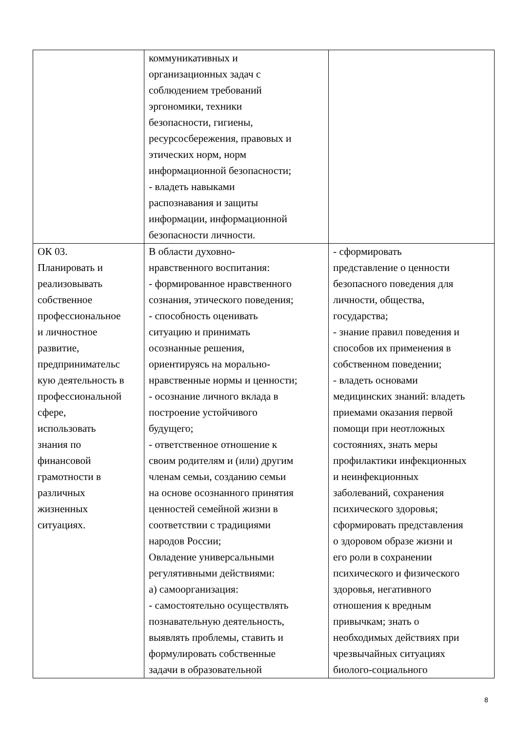| | коммуникативных и организационных задач с соблюдением требований эргономики, техники безопасности, гигиены, ресурсосбережения, правовых и этических норм, норм информационной безопасности; - владеть навыками распознавания и защиты информации, информационной безопасности личности. | |
| ОК 03. Планировать и реализовывать собственное профессиональное и личностное развитие, предпринимательс кую деятельность в профессиональной сфере, использовать знания по финансовой грамотности в различных жизненных ситуациях. | В области духовно- нравственного воспитания: - формированное нравственного сознания, этического поведения; - способность оценивать ситуацию и принимать осознанные решения, ориентируясь на морально- нравственные нормы и ценности; - осознание личного вклада в построение устойчивого будущего; - ответственное отношение к своим родителям и (или) другим членам семьи, созданию семьи на основе осознанного принятия ценностей семейной жизни в соответствии с традициями народов России; Овладение универсальными регулятивными действиями: а) самоорганизация: - самостоятельно осуществлять познавательную деятельность, выявлять проблемы, ставить и формулировать собственные задачи в образовательной | - сформировать представление о ценности безопасного поведения для личности, общества, государства; - знание правил поведения и способов их применения в собственном поведении; - владеть основами медицинских знаний: владеть приемами оказания первой помощи при неотложных состояниях, знать меры профилактики инфекционных и неинфекционных заболеваний, сохранения психического здоровья; сформировать представления о здоровом образе жизни и его роли в сохранении психического и физического здоровья, негативного отношения к вредным привычкам; знать о необходимых действиях при чрезвычайных ситуациях биолого-социального |
8